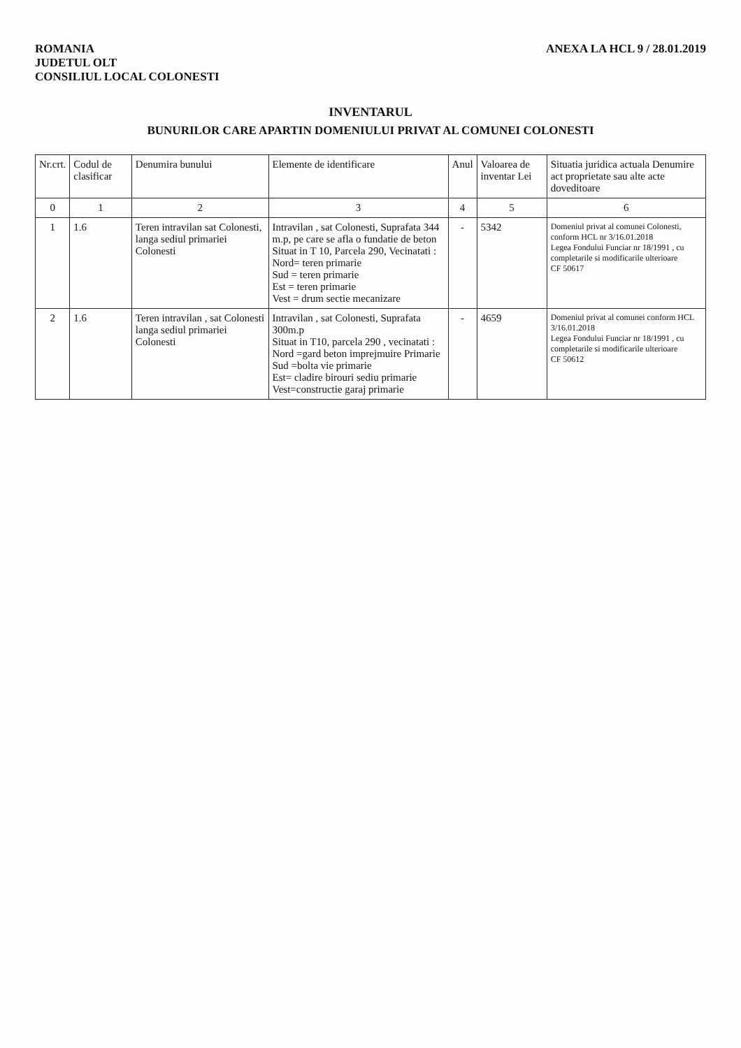ROMANIA
JUDETUL OLT
CONSILIUL LOCAL COLONESTI
ANEXA LA HCL 9 / 28.01.2019
INVENTARUL
BUNURILOR CARE APARTIN DOMENIULUI PRIVAT AL COMUNEI COLONESTI
| Nr.crt. | Codul de clasificar | Denumira bunului | Elemente de identificare | Anul | Valoarea de inventar Lei | Situatia juridica actuala Denumire act proprietate sau alte acte doveditoare |
| --- | --- | --- | --- | --- | --- | --- |
| 0 | 1 | 2 | 3 | 4 | 5 | 6 |
| 1 | 1.6 | Teren intravilan sat Colonesti, langa sediul primariei Colonesti | Intravilan , sat Colonesti, Suprafata 344 m.p, pe care se afla o fundatie de beton Situat in T 10, Parcela 290, Vecinatati : Nord= teren primarie Sud = teren primarie Est = teren primarie Vest = drum sectie mecanizare | - | 5342 | Domeniul privat al comunei Colonesti, conform HCL nr 3/16.01.2018 Legea Fondului Funciar nr 18/1991 , cu completarile si modificarile ulterioare CF 50617 |
| 2 | 1.6 | Teren intravilan , sat Colonesti langa sediul primariei Colonesti | Intravilan , sat Colonesti, Suprafata 300m.p Situat in T10, parcela 290 , vecinatati : Nord =gard beton imprejmuire Primarie Sud =bolta vie primarie Est= cladire birouri sediu primarie Vest=constructie garaj primarie | - | 4659 | Domeniul privat al comunei conform HCL 3/16.01.2018 Legea Fondului Funciar nr 18/1991 , cu completarile si modificarile ulterioare CF 50612 |